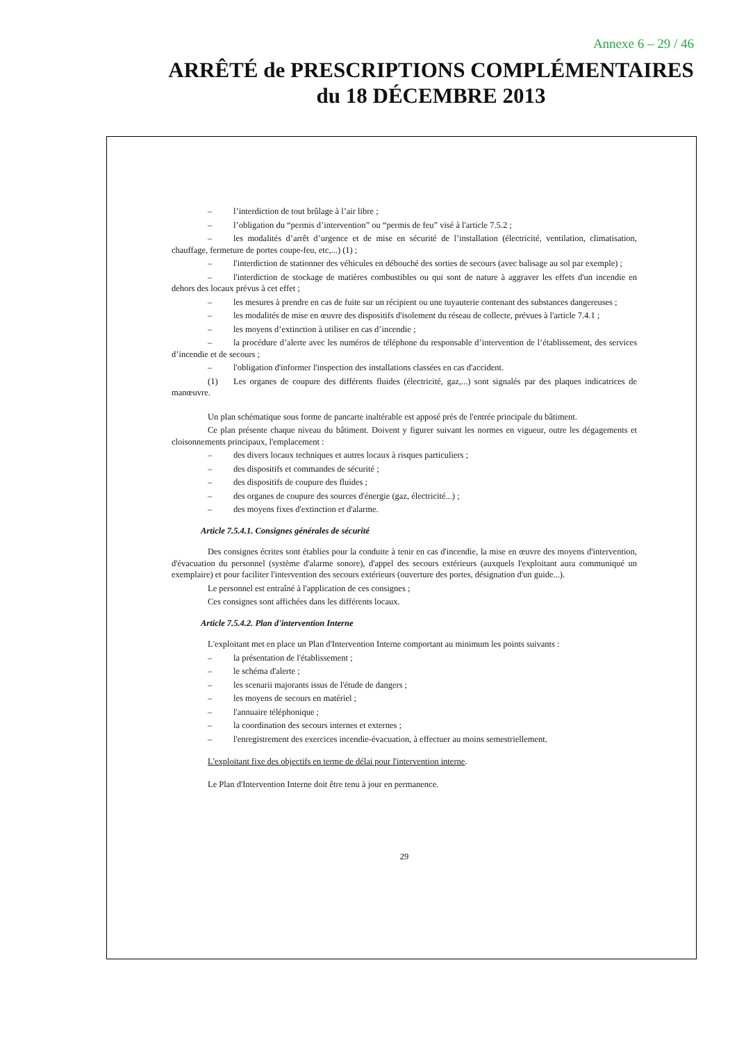Annexe 6 – 29 / 46
ARRÊTÉ de PRESCRIPTIONS COMPLÉMENTAIRES
du 18 DÉCEMBRE 2013
– l’interdiction de tout brûlage à l’air libre ;
– l’obligation du “permis d’intervention” ou “permis de feu” visé à l'article 7.5.2 ;
– les modalités d’arrêt d’urgence et de mise en sécurité de l’installation (électricité, ventilation, climatisation, chauffage, fermeture de portes coupe-feu, etc,...) (1) ;
– l'interdiction de stationner des véhicules en débouché des sorties de secours (avec balisage au sol par exemple) ;
– l'interdiction de stockage de matières combustibles ou qui sont de nature à aggraver les effets d'un incendie en dehors des locaux prévus à cet effet ;
– les mesures à prendre en cas de fuite sur un récipient ou une tuyauterie contenant des substances dangereuses ;
– les modalités de mise en œuvre des dispositifs d'isolement du réseau de collecte, prévues à l'article 7.4.1 ;
– les moyens d’extinction à utiliser en cas d’incendie ;
– la procédure d’alerte avec les numéros de téléphone du responsable d’intervention de l’établissement, des services d’incendie et de secours ;
– l'obligation d'informer l'inspection des installations classées en cas d'accident.
(1) Les organes de coupure des différents fluides (électricité, gaz,...) sont signalés par des plaques indicatrices de manœuvre.
Un plan schématique sous forme de pancarte inaltérable est apposé près de l'entrée principale du bâtiment.
Ce plan présente chaque niveau du bâtiment. Doivent y figurer suivant les normes en vigueur, outre les dégagements et cloisonnements principaux, l'emplacement :
– des divers locaux techniques et autres locaux à risques particuliers ;
– des dispositifs et commandes de sécurité ;
– des dispositifs de coupure des fluides ;
– des organes de coupure des sources d'énergie (gaz, électricité...) ;
– des moyens fixes d'extinction et d'alarme.
Article 7.5.4.1. Consignes générales de sécurité
Des consignes écrites sont établies pour la conduite à tenir en cas d'incendie, la mise en œuvre des moyens d'intervention, d'évacuation du personnel (système d'alarme sonore), d'appel des secours extérieurs (auxquels l'exploitant aura communiqué un exemplaire) et pour faciliter l'intervention des secours extérieurs (ouverture des portes, désignation d'un guide...).
Le personnel est entraîné à l'application de ces consignes ;
Ces consignes sont affichées dans les différents locaux.
Article 7.5.4.2. Plan d'intervention Interne
L'exploitant met en place un Plan d'Intervention Interne comportant au minimum les points suivants :
– la présentation de l'établissement ;
– le schéma d'alerte ;
– les scenarii majorants issus de l'étude de dangers ;
– les moyens de secours en matériel ;
– l'annuaire téléphonique ;
– la coordination des secours internes et externes ;
– l'enregistrement des exercices incendie-évacuation, à effectuer au moins semestriellement.
L'exploitant fixe des objectifs en terme de délai pour l'intervention interne.
Le Plan d'Intervention Interne doit être tenu à jour en permanence.
29